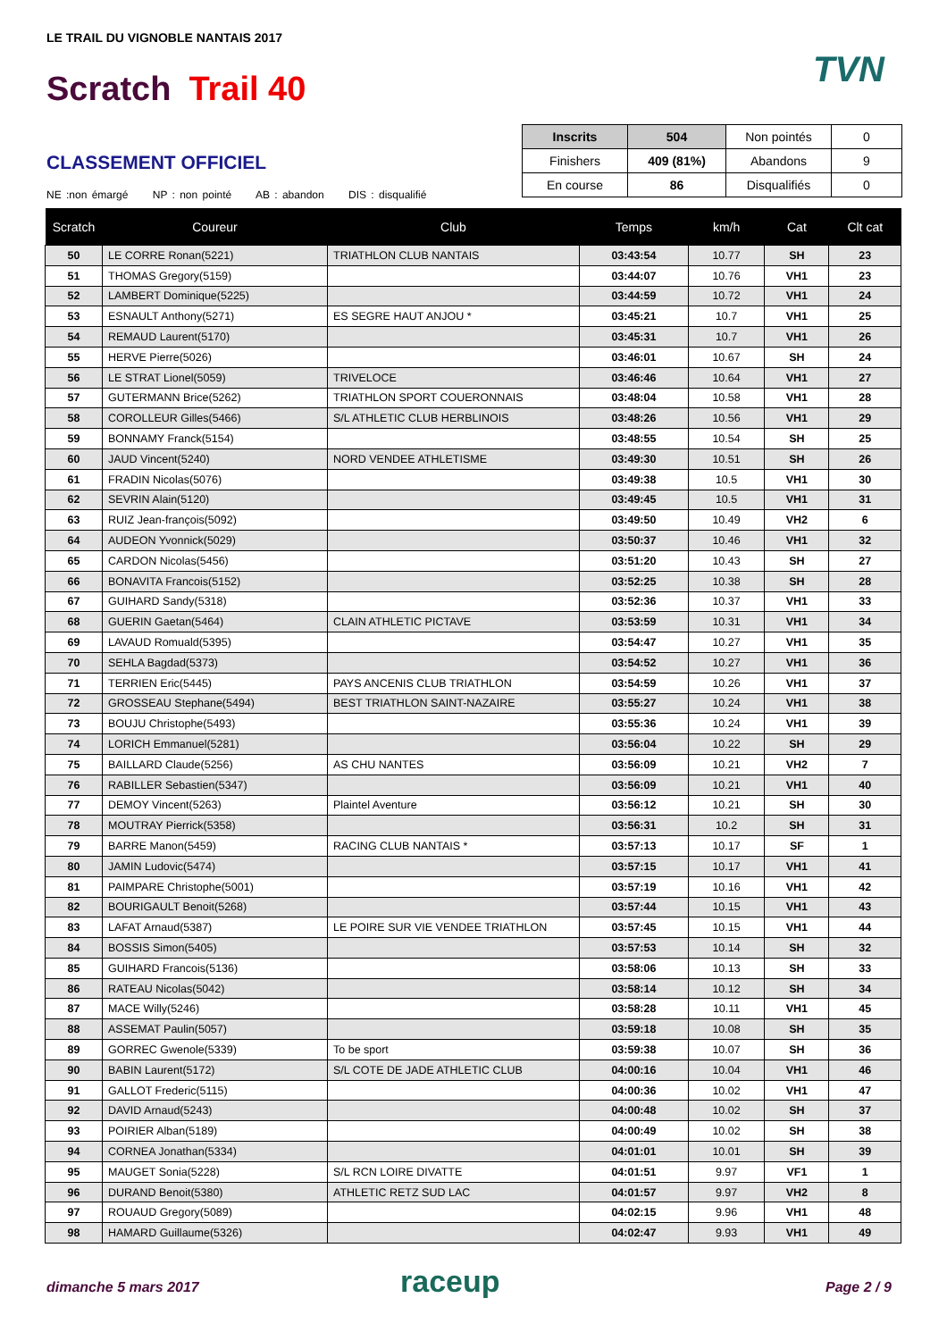LE TRAIL DU VIGNOBLE NANTAIS 2017
Scratch Trail 40 TVN
CLASSEMENT OFFICIEL
NE :non émargé NP : non pointé AB : abandon DIS : disqualifié
| Inscrits | 504 | Non pointés | 0 |
| Finishers | 409 (81%) | Abandons | 9 |
| En course | 86 | Disqualifiés | 0 |
| Scratch | Coureur | Club | Temps | km/h | Cat | Clt cat |
| --- | --- | --- | --- | --- | --- | --- |
| 50 | LE CORRE Ronan(5221) | TRIATHLON CLUB NANTAIS | 03:43:54 | 10.77 | SH | 23 |
| 51 | THOMAS Gregory(5159) | | 03:44:07 | 10.76 | VH1 | 23 |
| 52 | LAMBERT Dominique(5225) | | 03:44:59 | 10.72 | VH1 | 24 |
| 53 | ESNAULT Anthony(5271) | ES SEGRE HAUT ANJOU * | 03:45:21 | 10.7 | VH1 | 25 |
| 54 | REMAUD Laurent(5170) | | 03:45:31 | 10.7 | VH1 | 26 |
| 55 | HERVE Pierre(5026) | | 03:46:01 | 10.67 | SH | 24 |
| 56 | LE STRAT Lionel(5059) | TRIVELOCE | 03:46:46 | 10.64 | VH1 | 27 |
| 57 | GUTERMANN Brice(5262) | TRIATHLON SPORT COUERONNAIS | 03:48:04 | 10.58 | VH1 | 28 |
| 58 | COROLLEUR Gilles(5466) | S/L ATHLETIC CLUB HERBLINOIS | 03:48:26 | 10.56 | VH1 | 29 |
| 59 | BONNAMY Franck(5154) | | 03:48:55 | 10.54 | SH | 25 |
| 60 | JAUD Vincent(5240) | NORD VENDEE ATHLETISME | 03:49:30 | 10.51 | SH | 26 |
| 61 | FRADIN Nicolas(5076) | | 03:49:38 | 10.5 | VH1 | 30 |
| 62 | SEVRIN Alain(5120) | | 03:49:45 | 10.5 | VH1 | 31 |
| 63 | RUIZ Jean-françois(5092) | | 03:49:50 | 10.49 | VH2 | 6 |
| 64 | AUDEON Yvonnick(5029) | | 03:50:37 | 10.46 | VH1 | 32 |
| 65 | CARDON Nicolas(5456) | | 03:51:20 | 10.43 | SH | 27 |
| 66 | BONAVITA Francois(5152) | | 03:52:25 | 10.38 | SH | 28 |
| 67 | GUIHARD Sandy(5318) | | 03:52:36 | 10.37 | VH1 | 33 |
| 68 | GUERIN Gaetan(5464) | CLAIN ATHLETIC PICTAVE | 03:53:59 | 10.31 | VH1 | 34 |
| 69 | LAVAUD Romuald(5395) | | 03:54:47 | 10.27 | VH1 | 35 |
| 70 | SEHLA Bagdad(5373) | | 03:54:52 | 10.27 | VH1 | 36 |
| 71 | TERRIEN Eric(5445) | PAYS ANCENIS CLUB TRIATHLON | 03:54:59 | 10.26 | VH1 | 37 |
| 72 | GROSSEAU Stephane(5494) | BEST TRIATHLON SAINT-NAZAIRE | 03:55:27 | 10.24 | VH1 | 38 |
| 73 | BOUJU Christophe(5493) | | 03:55:36 | 10.24 | VH1 | 39 |
| 74 | LORICH Emmanuel(5281) | | 03:56:04 | 10.22 | SH | 29 |
| 75 | BAILLARD Claude(5256) | AS CHU NANTES | 03:56:09 | 10.21 | VH2 | 7 |
| 76 | RABILLER Sebastien(5347) | | 03:56:09 | 10.21 | VH1 | 40 |
| 77 | DEMOY Vincent(5263) | Plaintel Aventure | 03:56:12 | 10.21 | SH | 30 |
| 78 | MOUTRAY Pierrick(5358) | | 03:56:31 | 10.2 | SH | 31 |
| 79 | BARRE Manon(5459) | RACING CLUB NANTAIS * | 03:57:13 | 10.17 | SF | 1 |
| 80 | JAMIN Ludovic(5474) | | 03:57:15 | 10.17 | VH1 | 41 |
| 81 | PAIMPARE Christophe(5001) | | 03:57:19 | 10.16 | VH1 | 42 |
| 82 | BOURIGAULT Benoit(5268) | | 03:57:44 | 10.15 | VH1 | 43 |
| 83 | LAFAT Arnaud(5387) | LE POIRE SUR VIE VENDEE TRIATHLON | 03:57:45 | 10.15 | VH1 | 44 |
| 84 | BOSSIS Simon(5405) | | 03:57:53 | 10.14 | SH | 32 |
| 85 | GUIHARD Francois(5136) | | 03:58:06 | 10.13 | SH | 33 |
| 86 | RATEAU Nicolas(5042) | | 03:58:14 | 10.12 | SH | 34 |
| 87 | MACE Willy(5246) | | 03:58:28 | 10.11 | VH1 | 45 |
| 88 | ASSEMAT Paulin(5057) | | 03:59:18 | 10.08 | SH | 35 |
| 89 | GORREC Gwenole(5339) | To be sport | 03:59:38 | 10.07 | SH | 36 |
| 90 | BABIN Laurent(5172) | S/L COTE DE JADE ATHLETIC CLUB | 04:00:16 | 10.04 | VH1 | 46 |
| 91 | GALLOT Frederic(5115) | | 04:00:36 | 10.02 | VH1 | 47 |
| 92 | DAVID Arnaud(5243) | | 04:00:48 | 10.02 | SH | 37 |
| 93 | POIRIER Alban(5189) | | 04:00:49 | 10.02 | SH | 38 |
| 94 | CORNEA Jonathan(5334) | | 04:01:01 | 10.01 | SH | 39 |
| 95 | MAUGET Sonia(5228) | S/L RCN LOIRE DIVATTE | 04:01:51 | 9.97 | VF1 | 1 |
| 96 | DURAND Benoit(5380) | ATHLETIC RETZ SUD LAC | 04:01:57 | 9.97 | VH2 | 8 |
| 97 | ROUAUD Gregory(5089) | | 04:02:15 | 9.96 | VH1 | 48 |
| 98 | HAMARD Guillaume(5326) | | 04:02:47 | 9.93 | VH1 | 49 |
dimanche 5 mars 2017 raceup Page 2 / 9